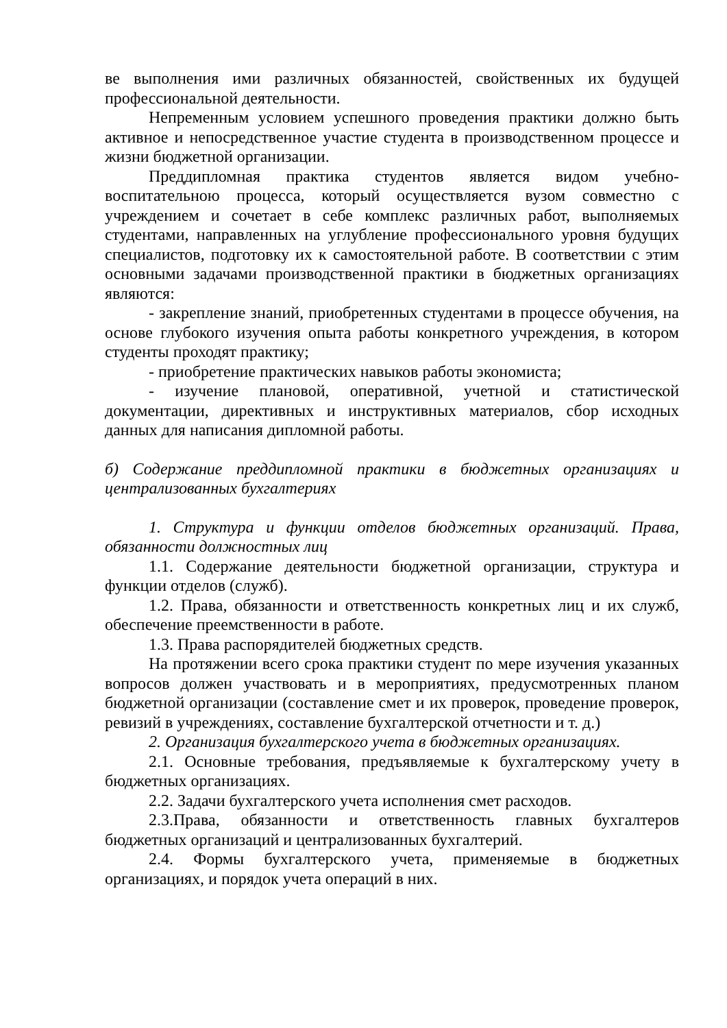ве выполнения ими различных обязанностей, свойственных их будущей профессиональной деятельности.
Непременным условием успешного проведения практики должно быть активное и непосредственное участие студента в производственном процессе и жизни бюджетной организации.
Преддипломная практика студентов является видом учебно-воспитательною процесса, который осуществляется вузом совместно с учреждением и сочетает в себе комплекс различных работ, выполняемых студентами, направленных на углубление профессионального уровня будущих специалистов, подготовку их к самостоятельной работе. В соответствии с этим основными задачами производственной практики в бюджетных организациях являются:
- закрепление знаний, приобретенных студентами в процессе обучения, на основе глубокого изучения опыта работы конкретного учреждения, в котором студенты проходят практику;
- приобретение практических навыков работы экономиста;
- изучение плановой, оперативной, учетной и статистической документации, директивных и инструктивных материалов, сбор исходных данных для написания дипломной работы.
б) Содержание преддипломной практики в бюджетных организациях и централизованных бухгалтериях
1. Структура и функции отделов бюджетных организаций. Права, обязанности должностных лиц
1.1. Содержание деятельности бюджетной организации, структура и функции отделов (служб).
1.2. Права, обязанности и ответственность конкретных лиц и их служб, обеспечение преемственности в работе.
1.3. Права распорядителей бюджетных средств.
На протяжении всего срока практики студент по мере изучения указанных вопросов должен участвовать и в мероприятиях, предусмотренных планом бюджетной организации (составление смет и их проверок, проведение проверок, ревизий в учреждениях, составление бухгалтерской отчетности и т. д.)
2. Организация бухгалтерского учета в бюджетных организациях.
2.1. Основные требования, предъявляемые к бухгалтерскому учету в бюджетных организациях.
2.2. Задачи бухгалтерского учета исполнения смет расходов.
2.3.Права, обязанности и ответственность главных бухгалтеров бюджетных организаций и централизованных бухгалтерий.
2.4. Формы бухгалтерского учета, применяемые в бюджетных организациях, и порядок учета операций в них.